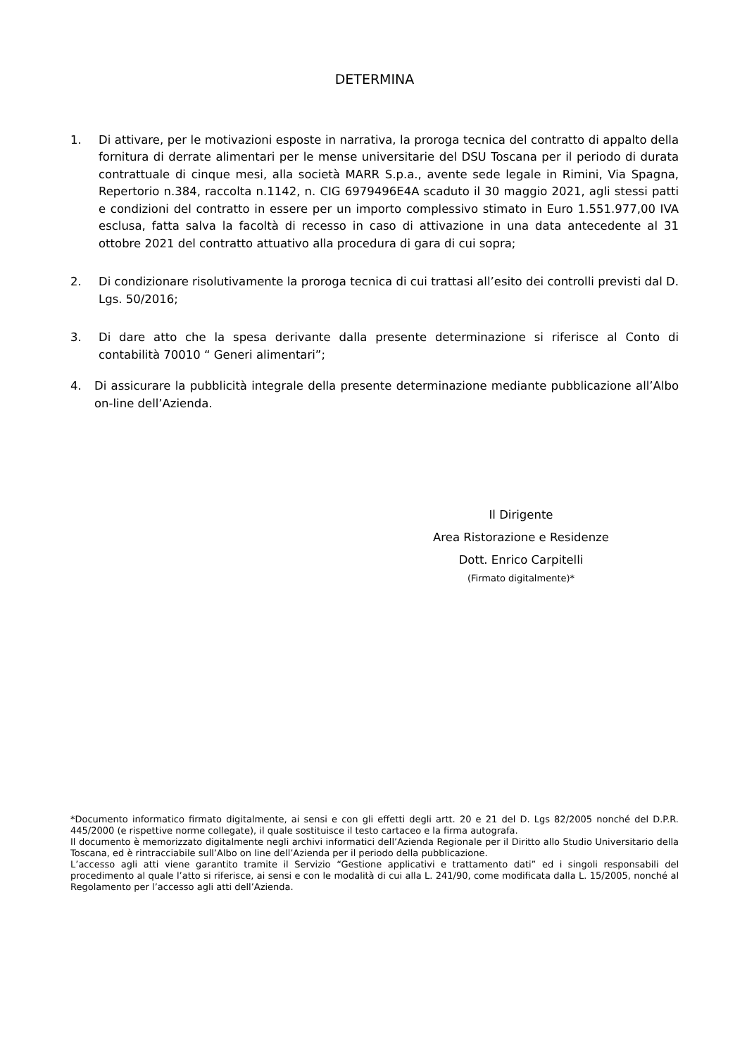DETERMINA
1. Di attivare, per le motivazioni esposte in narrativa, la proroga tecnica del contratto di appalto della fornitura di derrate alimentari per le mense universitarie del DSU Toscana per il periodo di durata contrattuale di cinque mesi, alla società MARR S.p.a., avente sede legale in Rimini, Via Spagna, Repertorio n.384, raccolta n.1142, n. CIG 6979496E4A scaduto il 30 maggio 2021, agli stessi patti e condizioni del contratto in essere per un importo complessivo stimato in Euro 1.551.977,00 IVA esclusa, fatta salva la facoltà di recesso in caso di attivazione in una data antecedente al 31 ottobre 2021 del contratto attuativo alla procedura di gara di cui sopra;
2. Di condizionare risolutivamente la proroga tecnica di cui trattasi all’esito dei controlli previsti dal D. Lgs. 50/2016;
3. Di dare atto che la spesa derivante dalla presente determinazione si riferisce al Conto di contabilità 70010 “ Generi alimentari”;
4. Di assicurare la pubblicità integrale della presente determinazione mediante pubblicazione all’Albo on-line dell’Azienda.
Il Dirigente
Area Ristorazione e Residenze
Dott. Enrico Carpitelli
(Firmato digitalmente)*
*Documento informatico firmato digitalmente, ai sensi e con gli effetti degli artt. 20 e 21 del D. Lgs 82/2005 nonché del D.P.R. 445/2000 (e rispettive norme collegate), il quale sostituisce il testo cartaceo e la firma autografa.
Il documento è memorizzato digitalmente negli archivi informatici dell’Azienda Regionale per il Diritto allo Studio Universitario della Toscana, ed è rintracciabile sull’Albo on line dell’Azienda per il periodo della pubblicazione.
L’accesso agli atti viene garantito tramite il Servizio “Gestione applicativi e trattamento dati” ed i singoli responsabili del procedimento al quale l’atto si riferisce, ai sensi e con le modalità di cui alla L. 241/90, come modificata dalla L. 15/2005, nonché al Regolamento per l’accesso agli atti dell’Azienda.